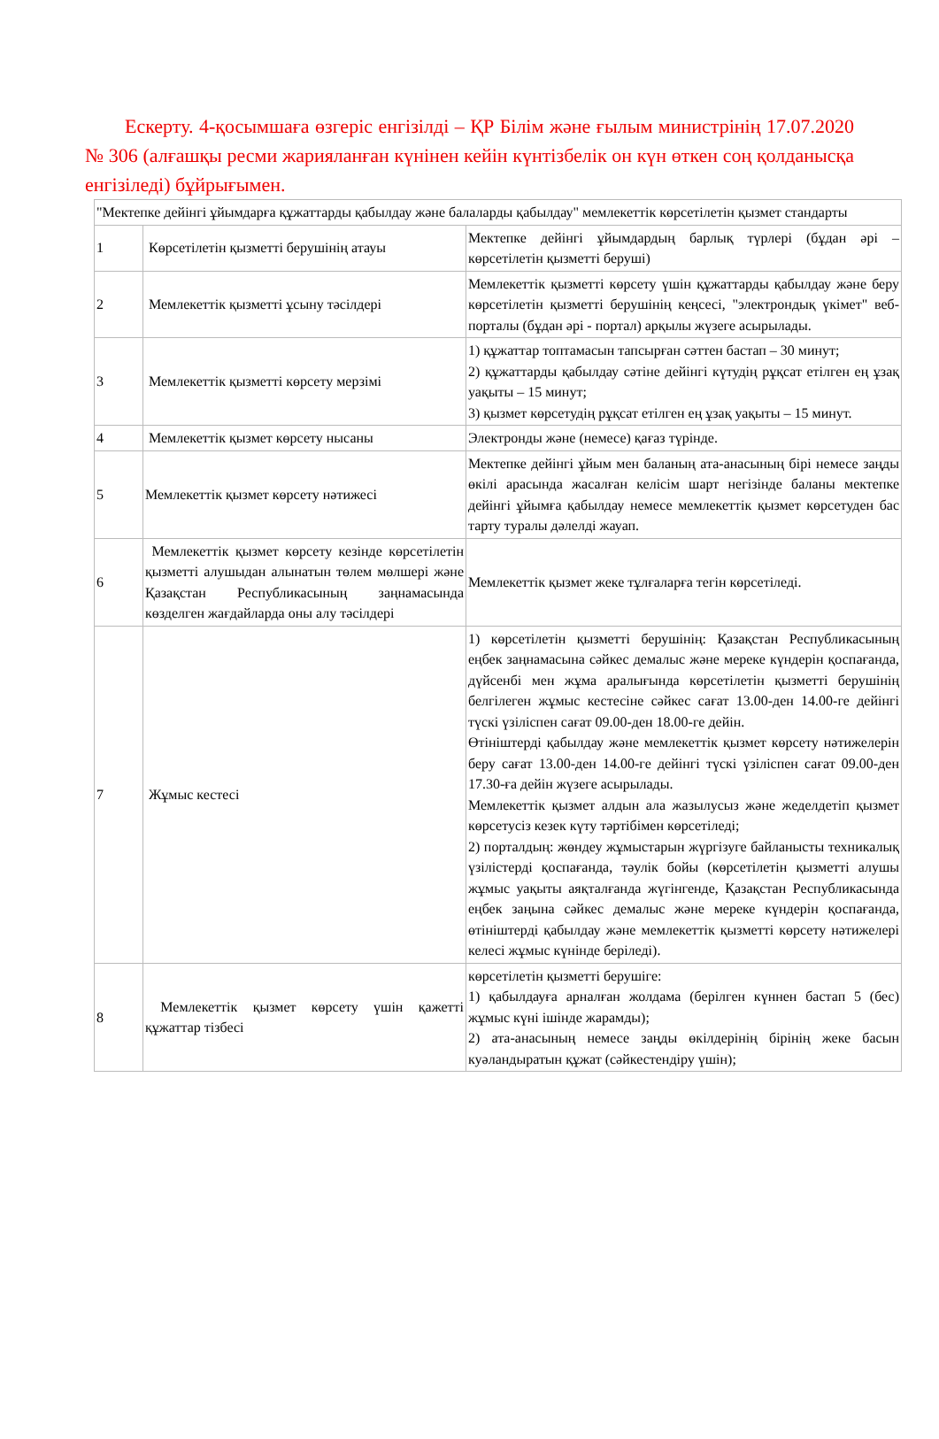Ескерту. 4-қосымшаға өзгеріс енгізілді – ҚР Білім және ғылым министрінің 17.07.2020 № 306 (алғашқы ресми жарияланған күнінен кейін күнтізбелік он күн өткен соң қолданысқа енгізіледі) бұйрығымен.
| "Мектепке дейінгі ұйымдарға құжаттарды қабылдау және балаларды қабылдау" мемлекеттік көрсетілетін қызмет стандарты | | |
| 1 | Көрсетілетін қызметті берушінің атауы | Мектепке дейінгі ұйымдардың барлық түрлері (бұдан әрі – көрсетілетін қызметті беруші) |
| 2 | Мемлекеттік қызметті ұсыну тәсілдері | Мемлекеттік қызметті көрсету үшін құжаттарды қабылдау және беру көрсетілетін қызметті берушінің кеңсесі, "электрондық үкімет" веб-порталы (бұдан әрі - портал) арқылы жүзеге асырылады. |
| 3 | Мемлекеттік қызметті көрсету мерзімі | 1) құжаттар топтамасын тапсырған сәттен бастап – 30 минут; 2) құжаттарды қабылдау сәтіне дейінгі күтудің рұқсат етілген ең ұзақ уақыты – 15 минут; 3) қызмет көрсетудің рұқсат етілген ең ұзақ уақыты – 15 минут. |
| 4 | Мемлекеттік қызмет көрсету нысаны | Электронды және (немесе) қағаз түрінде. |
| 5 | Мемлекеттік қызмет көрсету нәтижесі | Мектепке дейінгі ұйым мен баланың ата-анасының бірі немесе заңды өкілі арасында жасалған келісім шарт негізінде баланы мектепке дейінгі ұйымға қабылдау немесе мемлекеттік қызмет көрсетуден бас тарту туралы дәлелді жауап. |
| 6 | Мемлекеттік қызмет көрсету кезінде көрсетілетін қызметті алушыдан алынатын төлем мөлшері және Қазақстан Республикасының заңнамасында көзделген жағдайларда оны алу тәсілдері | Мемлекеттік қызмет жеке тұлғаларға тегін көрсетіледі. |
| 7 | Жұмыс кестесі | 1) көрсетілетін қызметті берушінің: Қазақстан Республикасының еңбек заңнамасына сәйкес демалыс және мереке күндерін қоспағанда, дүйсенбі мен жұма аралығында көрсетілетін қызметті берушінің белгілеген жұмыс кестесіне сәйкес сағат 13.00-ден 14.00-ге дейінгі түскі үзіліспен сағат 09.00-ден 18.00-ге дейін. Өтініштерді қабылдау және мемлекеттік қызмет көрсету нәтижелерін беру сағат 13.00-ден 14.00-ге дейінгі түскі үзіліспен сағат 09.00-ден 17.30-ға дейін жүзеге асырылады. Мемлекеттік қызмет алдын ала жазылусыз және жеделдетіп қызмет көрсетусіз кезек күту тәртібімен көрсетіледі; 2) порталдың: жөндеу жұмыстарын жүргізуге байланысты техникалық үзілістерді қоспағанда, тәулік бойы (көрсетілетін қызметті алушы жұмыс уақыты аяқталғанда жүгінгенде, Қазақстан Республикасында еңбек заңына сәйкес демалыс және мереке күндерін қоспағанда, өтініштерді қабылдау және мемлекеттік қызметті көрсету нәтижелері келесі жұмыс күнінде беріледі). |
| 8 | Мемлекеттік қызмет көрсету үшін қажетті құжаттар тізбесі | көрсетілетін қызметті берушіге: 1) қабылдауға арналған жолдама (берілген күннен бастап 5 (бес) жұмыс күні ішінде жарамды); 2) ата-анасының немесе заңды өкілдерінің бірінің жеке басын куәландыратын құжат (сәйкестендіру үшін); |